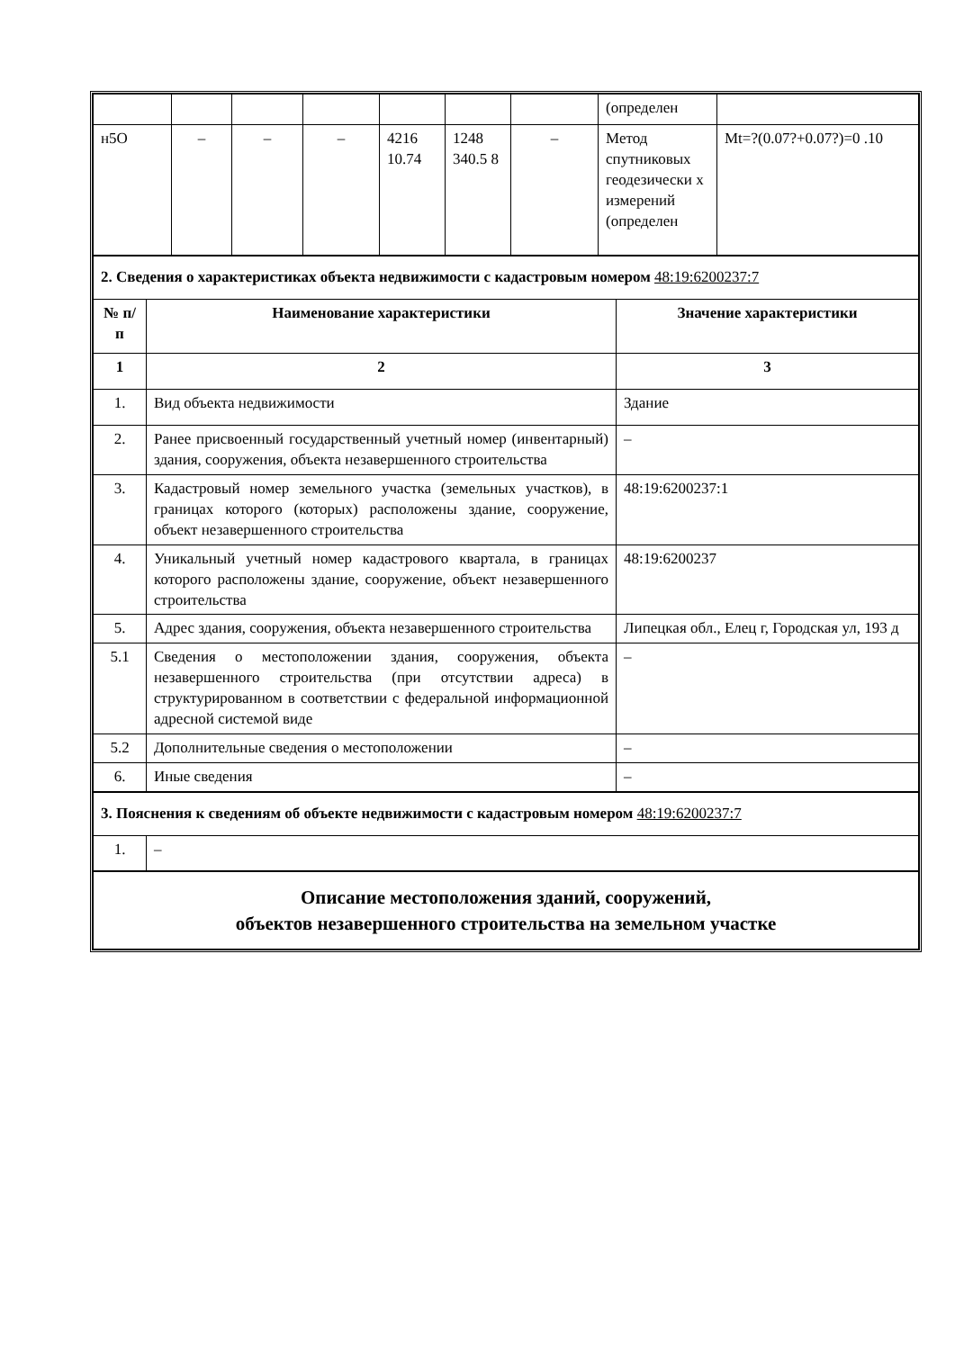| | | | | | | | (определен | |
| н5О | – | – | – | 4216 10.74 | 1248 340.5 8 | – | Метод спутниковых геодезически х измерений (определен | Mt=?(0.07?+0.07?)=0 .10 |
| 2. Сведения о характеристиках объекта недвижимости с кадастровым номером 48:19:6200237:7 | | |
| № п/п | Наименование характеристики | Значение характеристики |
| 1 | 2 | 3 |
| 1. | Вид объекта недвижимости | Здание |
| 2. | Ранее присвоенный государственный учетный номер (инвентарный) здания, сооружения, объекта незавершенного строительства | – |
| 3. | Кадастровый номер земельного участка (земельных участков), в границах которого (которых) расположены здание, сооружение, объект незавершенного строительства | 48:19:6200237:1 |
| 4. | Уникальный учетный номер кадастрового квартала, в границах которого расположены здание, сооружение, объект незавершенного строительства | 48:19:6200237 |
| 5. | Адрес здания, сооружения, объекта незавершенного строительства | Липецкая обл., Елец г, Городская ул, 193 д |
| 5.1 | Сведения о местоположении здания, сооружения, объекта незавершенного строительства (при отсутствии адреса) в структурированном в соответствии с федеральной информационной адресной системой виде | – |
| 5.2 | Дополнительные сведения о местоположении | – |
| 6. | Иные сведения | – |
| 3. Пояснения к сведениям об объекте недвижимости с кадастровым номером 48:19:6200237:7 | | |
| 1. | – | |
| Описание местоположения зданий, сооружений, объектов незавершенного строительства на земельном участке | | |